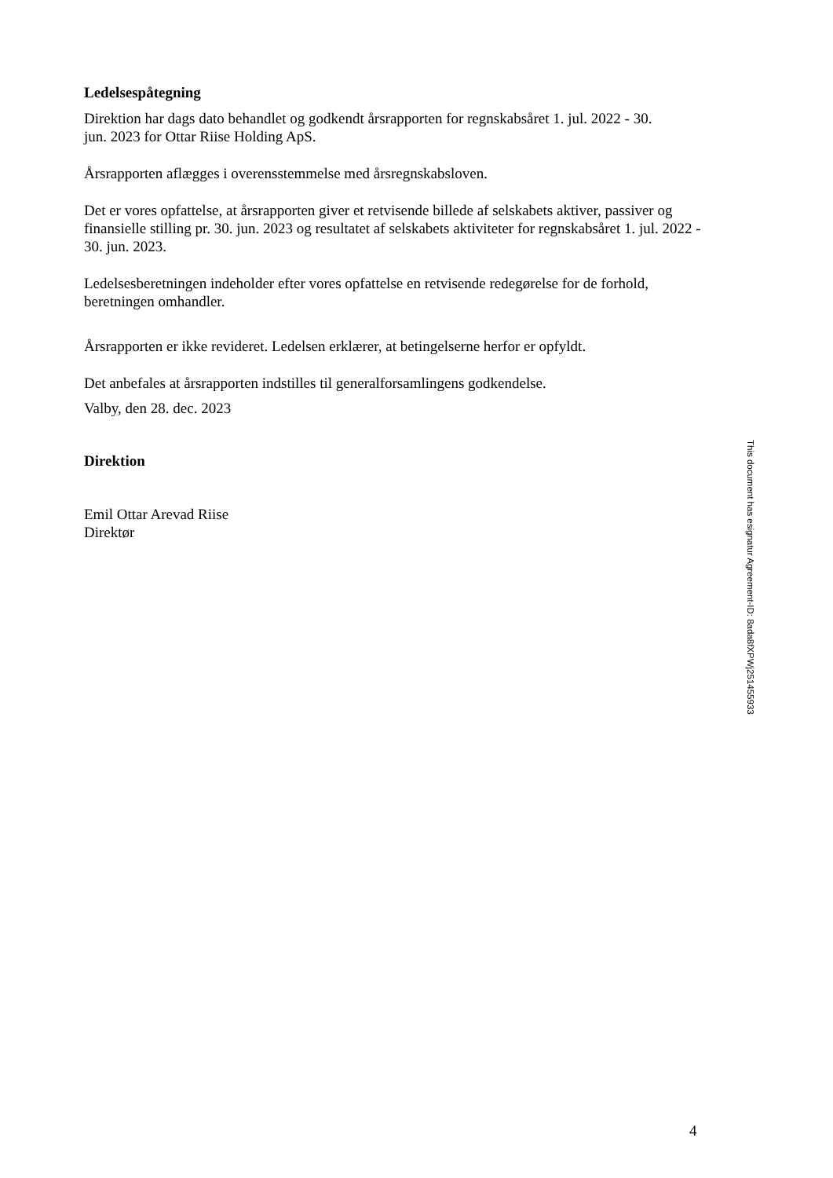Ledelsespåtegning
Direktion har dags dato behandlet og godkendt årsrapporten for regnskabsåret 1. jul. 2022 - 30.
jun. 2023 for Ottar Riise Holding ApS.
Årsrapporten aflægges i overensstemmelse med årsregnskabsloven.
Det er vores opfattelse, at årsrapporten giver et retvisende billede af selskabets aktiver, passiver og finansielle stilling pr. 30. jun. 2023 og resultatet af selskabets aktiviteter for regnskabsåret 1. jul. 2022 - 30. jun. 2023.
Ledelsesberetningen indeholder efter vores opfattelse en retvisende redegørelse for de forhold, beretningen omhandler.
Årsrapporten er ikke revideret. Ledelsen erklærer, at betingelserne herfor er opfyldt.
Det anbefales at årsrapporten indstilles til generalforsamlingens godkendelse.
Valby, den 28. dec. 2023
Direktion
Emil Ottar Arevad Riise
Direktør
4
This document has esignatur Agreement-ID: 8ada8fXPWj251455933